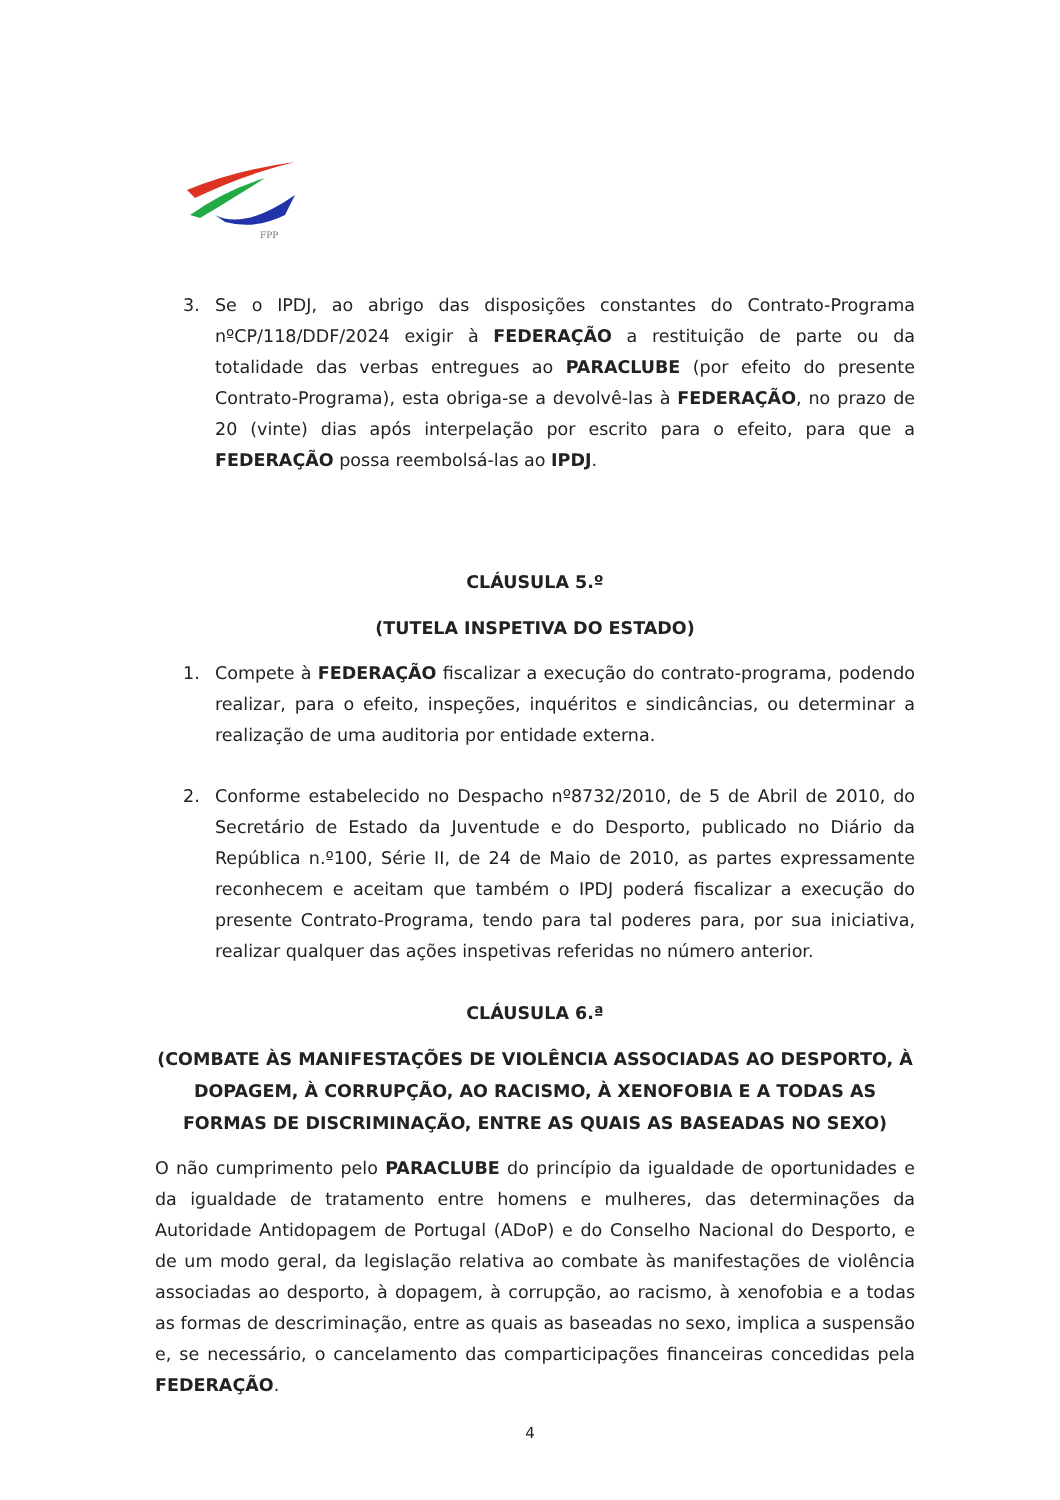FPP
3. Se o IPDJ, ao abrigo das disposições constantes do Contrato-Programa nºCP/118/DDF/2024 exigir à FEDERAÇÃO a restituição de parte ou da totalidade das verbas entregues ao PARACLUBE (por efeito do presente Contrato-Programa), esta obriga-se a devolvê-las à FEDERAÇÃO, no prazo de 20 (vinte) dias após interpelação por escrito para o efeito, para que a FEDERAÇÃO possa reembolsá-las ao IPDJ.
CLÁUSULA 5.º
(TUTELA INSPETIVA DO ESTADO)
1. Compete à FEDERAÇÃO fiscalizar a execução do contrato-programa, podendo realizar, para o efeito, inspeções, inquéritos e sindicâncias, ou determinar a realização de uma auditoria por entidade externa.
2. Conforme estabelecido no Despacho nº8732/2010, de 5 de Abril de 2010, do Secretário de Estado da Juventude e do Desporto, publicado no Diário da República n.º100, Série II, de 24 de Maio de 2010, as partes expressamente reconhecem e aceitam que também o IPDJ poderá fiscalizar a execução do presente Contrato-Programa, tendo para tal poderes para, por sua iniciativa, realizar qualquer das ações inspetivas referidas no número anterior.
CLÁUSULA 6.ª
(COMBATE ÀS MANIFESTAÇÕES DE VIOLÊNCIA ASSOCIADAS AO DESPORTO, À DOPAGEM, À CORRUPÇÃO, AO RACISMO, À XENOFOBIA E A TODAS AS FORMAS DE DISCRIMINAÇÃO, ENTRE AS QUAIS AS BASEADAS NO SEXO)
O não cumprimento pelo PARACLUBE do princípio da igualdade de oportunidades e da igualdade de tratamento entre homens e mulheres, das determinações da Autoridade Antidopagem de Portugal (ADoP) e do Conselho Nacional do Desporto, e de um modo geral, da legislação relativa ao combate às manifestações de violência associadas ao desporto, à dopagem, à corrupção, ao racismo, à xenofobia e a todas as formas de descriminação, entre as quais as baseadas no sexo, implica a suspensão e, se necessário, o cancelamento das comparticipações financeiras concedidas pela FEDERAÇÃO.
4